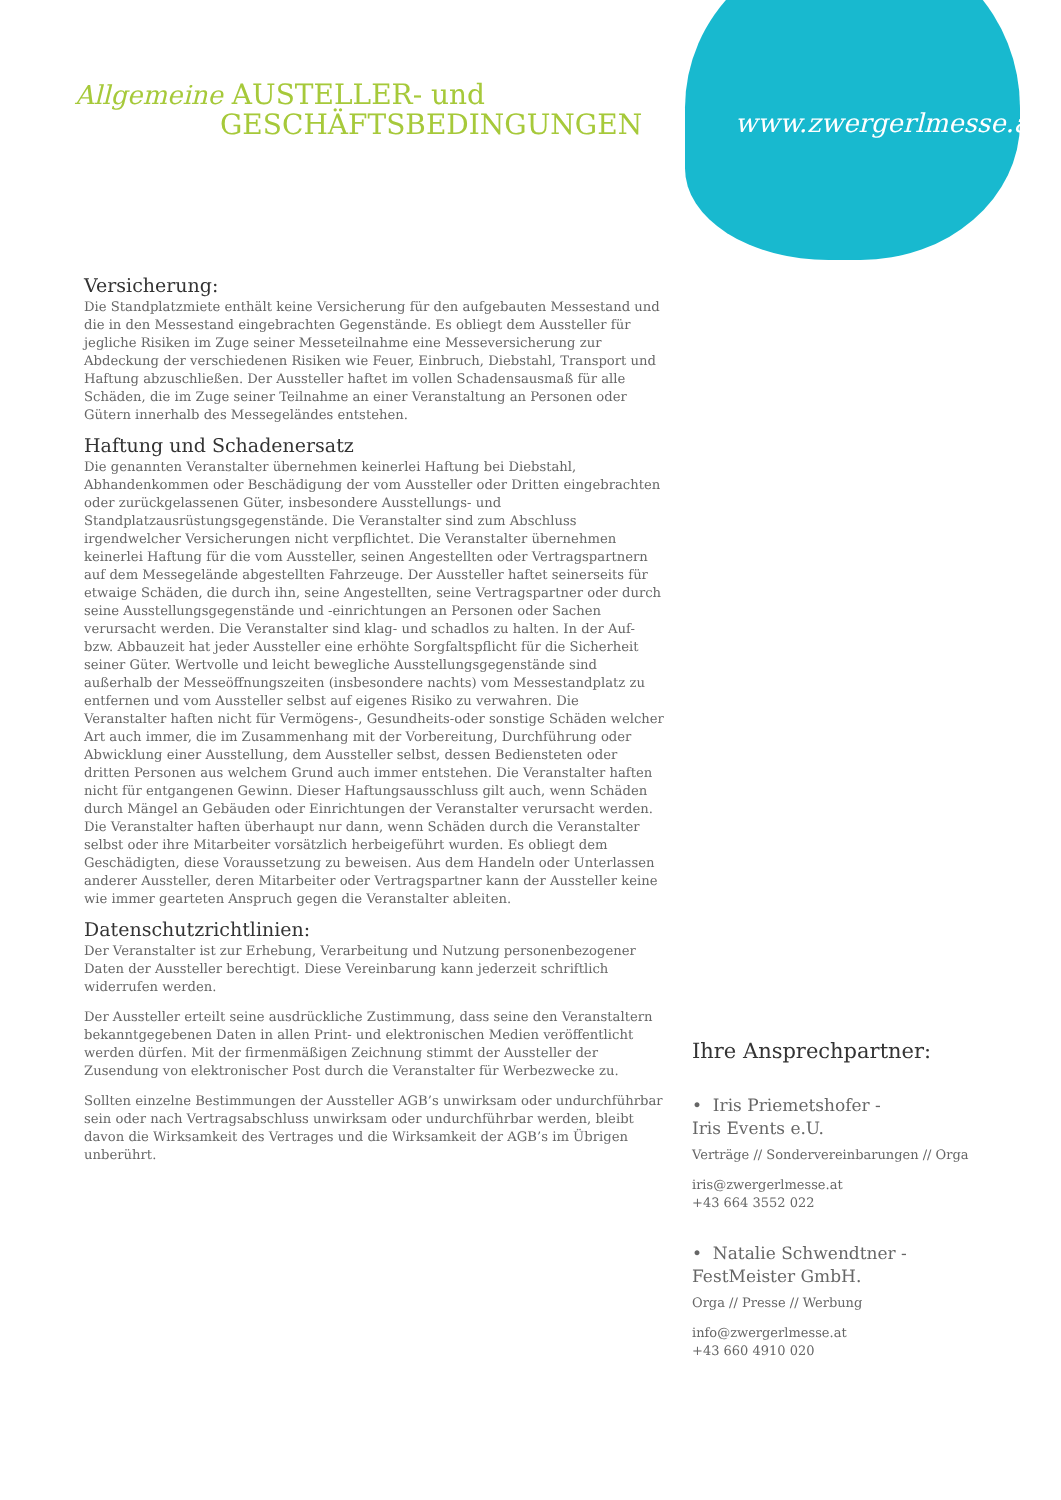Allgemeine AUSTELLER- und
GESCHÄFTSBEDINGUNGEN
www.zwergerlmesse.at
Versicherung:
Die Standplatzmiete enthält keine Versicherung für den aufgebauten Messestand und die in den Messestand eingebrachten Gegenstände. Es obliegt dem Aussteller für jegliche Risiken im Zuge seiner Messeteilnahme eine Messeversicherung zur Abdeckung der verschiedenen Risiken wie Feuer, Einbruch, Diebstahl, Transport und Haftung abzuschließen. Der Aussteller haftet im vollen Schadensausmaß für alle Schäden, die im Zuge seiner Teilnahme an einer Veranstaltung an Personen oder Gütern innerhalb des Messegeländes entstehen.
Haftung und Schadenersatz
Die genannten Veranstalter übernehmen keinerlei Haftung bei Diebstahl, Abhandenkommen oder Beschädigung der vom Aussteller oder Dritten eingebrachten oder zurückgelassenen Güter, insbesondere Ausstellungs- und Standplatzausrüstungsgegenstände. Die Veranstalter sind zum Abschluss irgendwelcher Versicherungen nicht verpflichtet. Die Veranstalter übernehmen keinerlei Haftung für die vom Aussteller, seinen Angestellten oder Vertragspartnern auf dem Messegelände abgestellten Fahrzeuge. Der Aussteller haftet seinerseits für etwaige Schäden, die durch ihn, seine Angestellten, seine Vertragspartner oder durch seine Ausstellungsgegenstände und -einrichtungen an Personen oder Sachen verursacht werden. Die Veranstalter sind klag- und schadlos zu halten. In der Auf- bzw. Abbauzeit hat jeder Aussteller eine erhöhte Sorgfaltspflicht für die Sicherheit seiner Güter. Wertvolle und leicht bewegliche Ausstellungsgegenstände sind außerhalb der Messeöffnungszeiten (insbesondere nachts) vom Messestandplatz zu entfernen und vom Aussteller selbst auf eigenes Risiko zu verwahren. Die Veranstalter haften nicht für Vermögens-, Gesundheits-oder sonstige Schäden welcher Art auch immer, die im Zusammenhang mit der Vorbereitung, Durchführung oder Abwicklung einer Ausstellung, dem Aussteller selbst, dessen Bediensteten oder dritten Personen aus welchem Grund auch immer entstehen. Die Veranstalter haften nicht für entgangenen Gewinn. Dieser Haftungsausschluss gilt auch, wenn Schäden durch Mängel an Gebäuden oder Einrichtungen der Veranstalter verursacht werden. Die Veranstalter haften überhaupt nur dann, wenn Schäden durch die Veranstalter selbst oder ihre Mitarbeiter vorsätzlich herbeigeführt wurden. Es obliegt dem Geschädigten, diese Voraussetzung zu beweisen. Aus dem Handeln oder Unterlassen anderer Aussteller, deren Mitarbeiter oder Vertragspartner kann der Aussteller keine wie immer gearteten Anspruch gegen die Veranstalter ableiten.
Datenschutzrichtlinien:
Der Veranstalter ist zur Erhebung, Verarbeitung und Nutzung personenbezogener Daten der Aussteller berechtigt. Diese Vereinbarung kann jederzeit schriftlich widerrufen werden.
Der Aussteller erteilt seine ausdrückliche Zustimmung, dass seine den Veranstaltern bekanntgegebenen Daten in allen Print- und elektronischen Medien veröffentlicht werden dürfen. Mit der firmenmäßigen Zeichnung stimmt der Aussteller der Zusendung von elektronischer Post durch die Veranstalter für Werbezwecke zu.
Sollten einzelne Bestimmungen der Aussteller AGB’s unwirksam oder undurchführbar sein oder nach Vertragsabschluss unwirksam oder undurchführbar werden, bleibt davon die Wirksamkeit des Vertrages und die Wirksamkeit der AGB’s im Übrigen unberührt.
Ihre Ansprechpartner:
• Iris Priemetshofer -
Iris Events e.U.
Verträge // Sondervereinbarungen // Orga
iris@zwergerlmesse.at
+43 664 3552 022
• Natalie Schwendtner -
FestMeister GmbH.
Orga // Presse // Werbung
info@zwergerlmesse.at
+43 660 4910 020